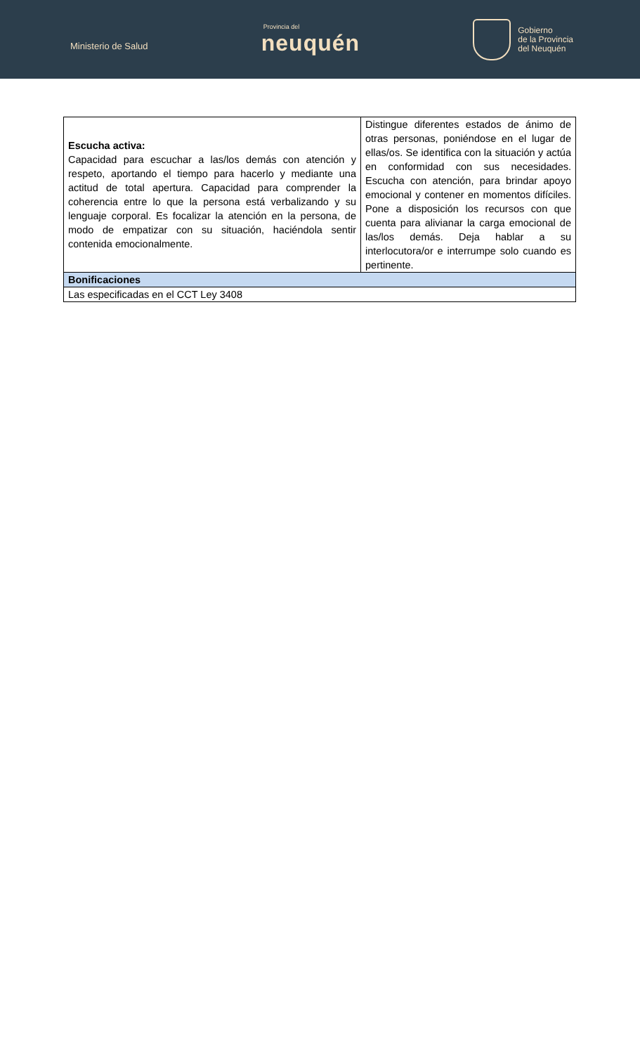Ministerio de Salud
Provincia del
neuquén
Gobierno
de la Provincia
del Neuquén
| Escucha activa: Capacidad para escuchar a las/los demás con atención y respeto, aportando el tiempo para hacerlo y mediante una actitud de total apertura. Capacidad para comprender la coherencia entre lo que la persona está verbalizando y su lenguaje corporal. Es focalizar la atención en la persona, de modo de empatizar con su situación, haciéndola sentir contenida emocionalmente. | Distingue diferentes estados de ánimo de otras personas, poniéndose en el lugar de ellas/os. Se identifica con la situación y actúa en conformidad con sus necesidades. Escucha con atención, para brindar apoyo emocional y contener en momentos difíciles. Pone a disposición los recursos con que cuenta para alivianar la carga emocional de las/los demás. Deja hablar a su interlocutora/or e interrumpe solo cuando es pertinente. |
| Bonificaciones | |
| Las especificadas en el CCT Ley 3408 | |